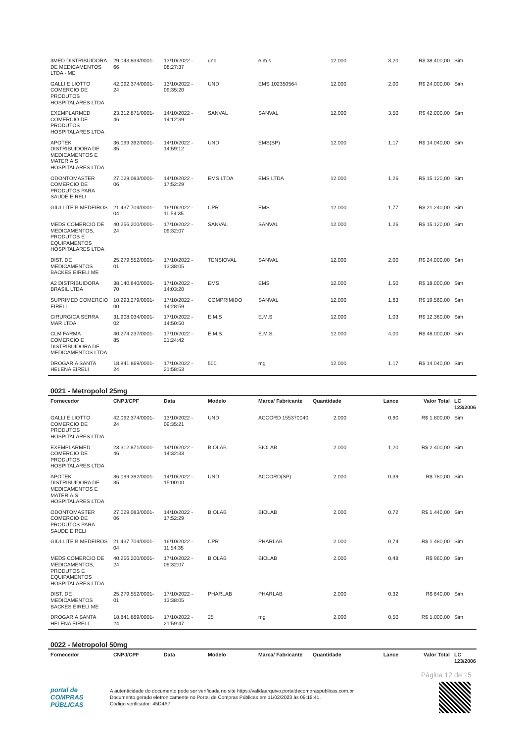| 3MED DISTRIBUIDORA DE MEDICAMENTOS LTDA - ME | 29.043.834/0001-66 | 13/10/2022 - 08:27:37 | und | e.m.s | 12.000 | 3,20 | R$ 38.400,00 | Sim |
| GALLI E LIOTTO COMERCIO DE PRODUTOS HOSPITALARES LTDA | 42.092.374/0001-24 | 13/10/2022 - 09:35:20 | UND | EMS 102350564 | 12.000 | 2,00 | R$ 24.000,00 | Sim |
| EXEMPLARMED COMERCIO DE PRODUTOS HOSPITALARES LTDA | 23.312.871/0001-46 | 14/10/2022 - 14:12:39 | SANVAL | SANVAL | 12.000 | 3,50 | R$ 42.000,00 | Sim |
| APOTEK DISTRIBUIDORA DE MEDICAMENTOS E MATERIAIS HOSPITALARES LTDA | 36.099.392/0001-35 | 14/10/2022 - 14:59:12 | UND | EMS(SP) | 12.000 | 1,17 | R$ 14.040,00 | Sim |
| ODONTOMASTER COMERCIO DE PRODUTOS PARA SAUDE EIRELI | 27.029.083/0001-06 | 14/10/2022 - 17:52:29 | EMS LTDA | EMS LTDA | 12.000 | 1,26 | R$ 15.120,00 | Sim |
| GIULLITE B MEDEIROS | 21.437.704/0001-04 | 16/10/2022 - 11:54:35 | CPR | EMS | 12.000 | 1,77 | R$ 21.240,00 | Sim |
| MEDS COMERCIO DE MEDICAMENTOS, PRODUTOS E EQUIPAMENTOS HOSPITALARES LTDA | 40.256.200/0001-24 | 17/10/2022 - 09:32:07 | SANVAL | SANVAL | 12.000 | 1,26 | R$ 15.120,00 | Sim |
| DIST. DE MEDICAMENTOS BACKES EIRELI ME | 25.279.552/0001-01 | 17/10/2022 - 13:38:05 | TENSIOVAL | SANVAL | 12.000 | 2,00 | R$ 24.000,00 | Sim |
| A2 DISTRIBUIDORA BRASIL LTDA | 38.140.640/0001-70 | 17/10/2022 - 14:03:20 | EMS | EMS | 12.000 | 1,50 | R$ 18.000,00 | Sim |
| SUPRIMED COMERCIO EIRELI | 10.293.279/0001-00 | 17/10/2022 - 14:28:59 | COMPRIMIDO | SANVAL | 12.000 | 1,63 | R$ 19.560,00 | Sim |
| CIRURGICA SERRA MAR LTDA | 31.908.034/0001-02 | 17/10/2022 - 14:50:50 | E.M.S | E.M.S | 12.000 | 1,03 | R$ 12.360,00 | Sim |
| CLM FARMA COMERCIO E DISTRIBUIDORA DE MEDICAMENTOS LTDA | 40.274.237/0001-85 | 17/10/2022 - 21:24:42 | E.M.S. | E.M.S. | 12.000 | 4,00 | R$ 48.000,00 | Sim |
| DROGARIA SANTA HELENA EIRELI | 18.841.869/0001-24 | 17/10/2022 - 21:58:53 | 500 | mg | 12.000 | 1,17 | R$ 14.040,00 | Sim |
0021 - Metropolol 25mg
| Fornecedor | CNPJ/CPF | Data | Modelo | Marca/ Fabricante | Quantidade | Lance | Valor Total | LC 123/2006 |
| --- | --- | --- | --- | --- | --- | --- | --- | --- |
| GALLI E LIOTTO COMERCIO DE PRODUTOS HOSPITALARES LTDA | 42.092.374/0001-24 | 13/10/2022 - 09:35:21 | UND | ACCORD 155370040 | 2.000 | 0,90 | R$ 1.800,00 | Sim |
| EXEMPLARMED COMERCIO DE PRODUTOS HOSPITALARES LTDA | 23.312.871/0001-46 | 14/10/2022 - 14:32:33 | BIOLAB | BIOLAB | 2.000 | 1,20 | R$ 2.400,00 | Sim |
| APOTEK DISTRIBUIDORA DE MEDICAMENTOS E MATERIAIS HOSPITALARES LTDA | 36.099.392/0001-35 | 14/10/2022 - 15:00:00 | UND | ACCORD(SP) | 2.000 | 0,39 | R$ 780,00 | Sim |
| ODONTOMASTER COMERCIO DE PRODUTOS PARA SAUDE EIRELI | 27.029.083/0001-06 | 14/10/2022 - 17:52:29 | BIOLAB | BIOLAB | 2.000 | 0,72 | R$ 1.440,00 | Sim |
| GIULLITE B MEDEIROS | 21.437.704/0001-04 | 16/10/2022 - 11:54:35 | CPR | PHARLAB | 2.000 | 0,74 | R$ 1.480,00 | Sim |
| MEDS COMERCIO DE MEDICAMENTOS, PRODUTOS E EQUIPAMENTOS HOSPITALARES LTDA | 40.256.200/0001-24 | 17/10/2022 - 09:32:07 | BIOLAB | BIOLAB | 2.000 | 0,48 | R$ 960,00 | Sim |
| DIST. DE MEDICAMENTOS BACKES EIRELI ME | 25.279.552/0001-01 | 17/10/2022 - 13:38:05 | PHARLAB | PHARLAB | 2.000 | 0,32 | R$ 640,00 | Sim |
| DROGARIA SANTA HELENA EIRELI | 18.841.869/0001-24 | 17/10/2022 - 21:59:47 | 25 | mg | 2.000 | 0,50 | R$ 1.000,00 | Sim |
0022 - Metropolol 50mg
| Fornecedor | CNPJ/CPF | Data | Modelo | Marca/ Fabricante | Quantidade | Lance | Valor Total | LC 123/2006 |
| --- | --- | --- | --- | --- | --- | --- | --- | --- |
Página 12 de 15
portal de
COMPRAS
PÚBLICAS
A autenticidade do documento pode ser verificada no site https://validaarquivo.portaldecompraspublicas.com.br
Documento gerado eletronicamente no Portal de Compras Públicas em 11/02/2023 às 09:18:41.
Código verificador: 45D4A7